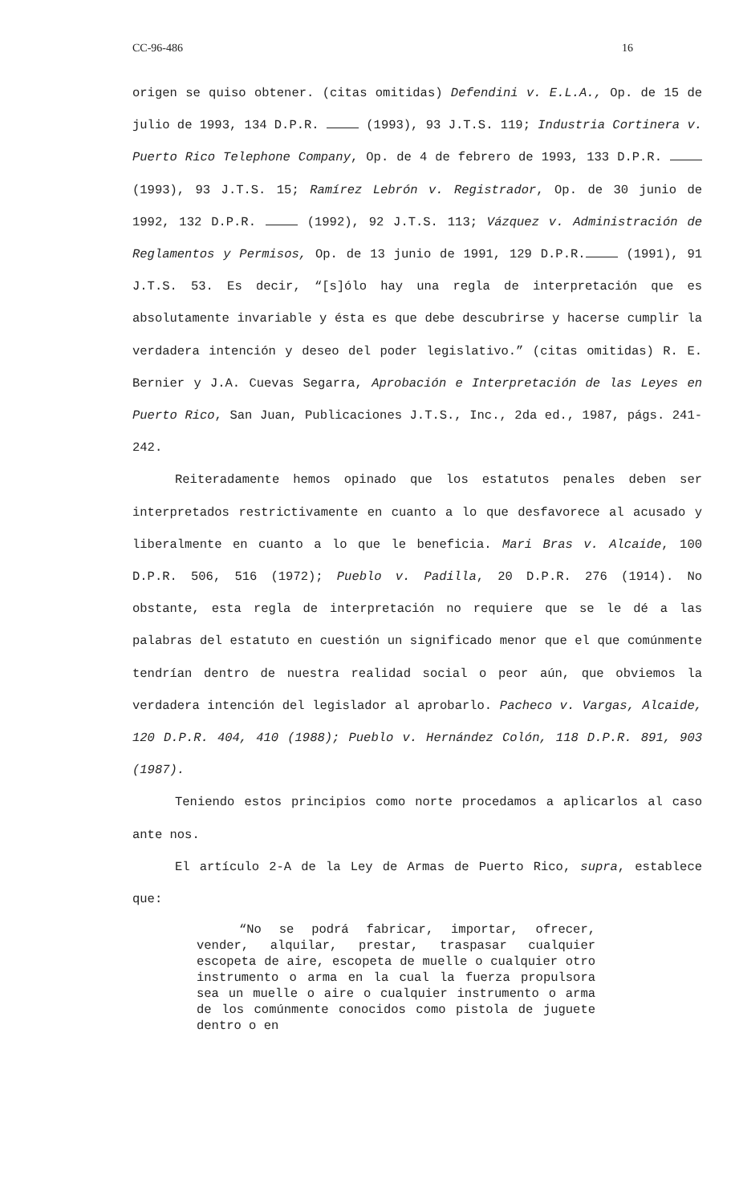CC-96-486 16
origen se quiso obtener. (citas omitidas) Defendini v. E.L.A., Op. de 15 de julio de 1993, 134 D.P.R. (1993), 93 J.T.S. 119; Industria Cortinera v. Puerto Rico Telephone Company, Op. de 4 de febrero de 1993, 133 D.P.R. (1993), 93 J.T.S. 15; Ramírez Lebrón v. Registrador, Op. de 30 junio de 1992, 132 D.P.R. (1992), 92 J.T.S. 113; Vázquez v. Administración de Reglamentos y Permisos, Op. de 13 junio de 1991, 129 D.P.R. (1991), 91 J.T.S. 53. Es decir, “[s]ólo hay una regla de interpretación que es absolutamente invariable y ésta es que debe descubrirse y hacerse cumplir la verdadera intención y deseo del poder legislativo.” (citas omitidas) R. E. Bernier y J.A. Cuevas Segarra, Aprobación e Interpretación de las Leyes en Puerto Rico, San Juan, Publicaciones J.T.S., Inc., 2da ed., 1987, págs. 241-242.
Reiteradamente hemos opinado que los estatutos penales deben ser interpretados restrictivamente en cuanto a lo que desfavorece al acusado y liberalmente en cuanto a lo que le beneficia. Mari Bras v. Alcaide, 100 D.P.R. 506, 516 (1972); Pueblo v. Padilla, 20 D.P.R. 276 (1914). No obstante, esta regla de interpretación no requiere que se le dé a las palabras del estatuto en cuestión un significado menor que el que comúnmente tendrían dentro de nuestra realidad social o peor aún, que obviemos la verdadera intención del legislador al aprobarlo. Pacheco v. Vargas, Alcaide, 120 D.P.R. 404, 410 (1988); Pueblo v. Hernández Colón, 118 D.P.R. 891, 903 (1987).
Teniendo estos principios como norte procedamos a aplicarlos al caso ante nos.
El artículo 2-A de la Ley de Armas de Puerto Rico, supra, establece que:
“No se podrá fabricar, importar, ofrecer, vender, alquilar, prestar, traspasar cualquier escopeta de aire, escopeta de muelle o cualquier otro instrumento o arma en la cual la fuerza propulsora sea un muelle o aire o cualquier instrumento o arma de los comúnmente conocidos como pistola de juguete dentro o en